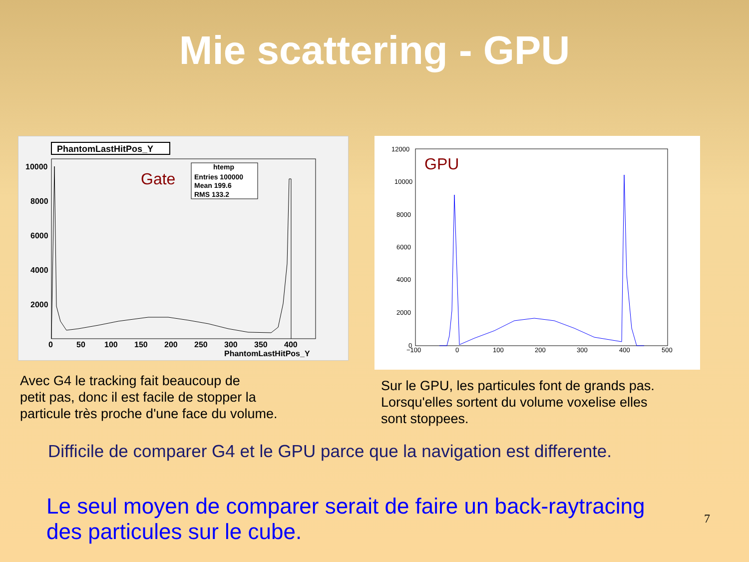Mie scattering - GPU
PhantomLastHitPos_Y
Gate
htemp
Entries 100000
Mean 199.6
RMS 133.2
10000
8000
6000
4000
2000
0
50
100
150
200
250
300
350
400
PhantomLastHitPos_Y
Avec G4 le tracking fait beaucoup de
petit pas, donc il est facile de stopper la
particule très proche d'une face du volume.
GPU
12000
10000
8000
6000
4000
2000
0
−100
0
100
200
300
400
500
Sur le GPU, les particules font de grands pas.
Lorsqu'elles sortent du volume voxelise elles
sont stoppees.
Difficile de comparer G4 et le GPU parce que la navigation est differente.
Le seul moyen de comparer serait de faire un back-raytracing des particules sur le cube.
7